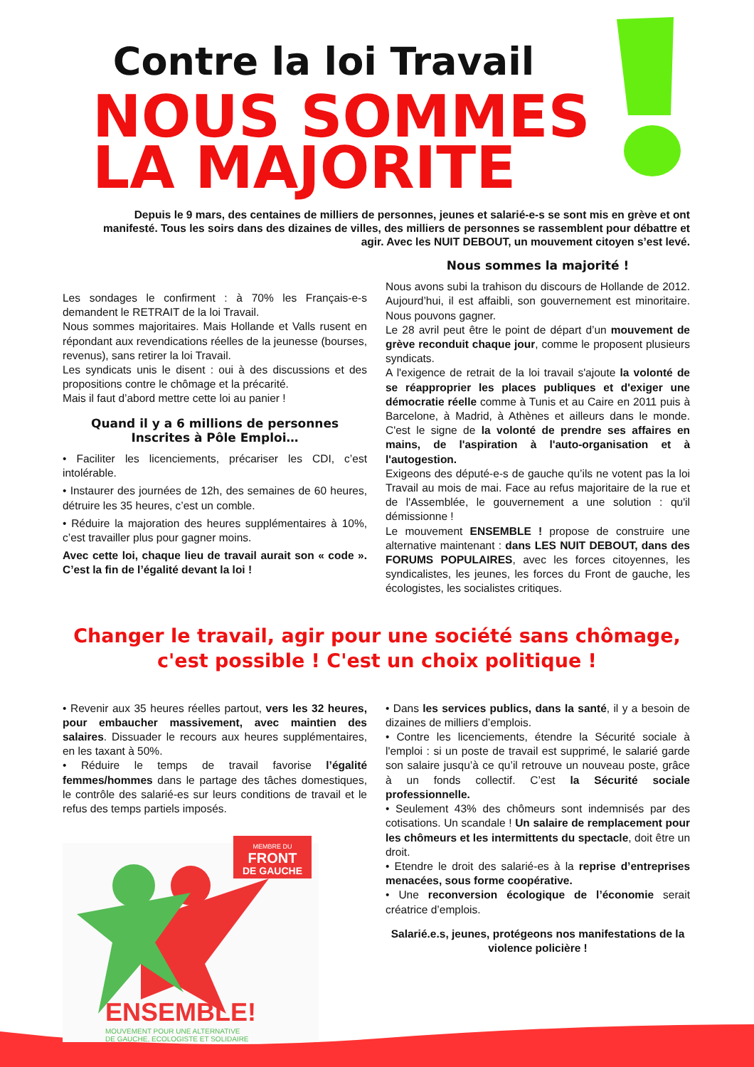Contre la loi Travail
NOUS SOMMES
LA MAJORITE
Depuis le 9 mars, des centaines de milliers de personnes, jeunes et salarié-e-s se sont mis en grève et ont manifesté. Tous les soirs dans des dizaines de villes, des milliers de personnes se rassemblent pour débattre et agir. Avec les NUIT DEBOUT, un mouvement citoyen s’est levé.
Les sondages le confirment : à 70% les Français-e-s demandent le RETRAIT de la loi Travail.
Nous sommes majoritaires. Mais Hollande et Valls rusent en répondant aux revendications réelles de la jeunesse (bourses, revenus), sans retirer la loi Travail.
Les syndicats unis le disent : oui à des discussions et des propositions contre le chômage et la précarité.
Mais il faut d’abord mettre cette loi au panier !
Quand il y a 6 millions de personnes Inscrites à Pôle Emploi…
• Faciliter les licenciements, précariser les CDI, c’est intolérable.
• Instaurer des journées de 12h, des semaines de 60 heures, détruire les 35 heures, c’est un comble.
• Réduire la majoration des heures supplémentaires à 10%, c’est travailler plus pour gagner moins.
Avec cette loi, chaque lieu de travail aurait son « code ». C’est la fin de l’égalité devant la loi !
Nous sommes la majorité !
Nous avons subi la trahison du discours de Hollande de 2012. Aujourd’hui, il est affaibli, son gouvernement est minoritaire. Nous pouvons gagner.
Le 28 avril peut être le point de départ d’un mouvement de grève reconduit chaque jour, comme le proposent plusieurs syndicats.
A l'exigence de retrait de la loi travail s'ajoute la volonté de se réapproprier les places publiques et d'exiger une démocratie réelle comme à Tunis et au Caire en 2011 puis à Barcelone, à Madrid, à Athènes et ailleurs dans le monde. C'est le signe de la volonté de prendre ses affaires en mains, de l'aspiration à l'auto-organisation et à l'autogestion.
Exigeons des député-e-s de gauche qu’ils ne votent pas la loi Travail au mois de mai. Face au refus majoritaire de la rue et de l'Assemblée, le gouvernement a une solution : qu'il démissionne !
Le mouvement ENSEMBLE ! propose de construire une alternative maintenant : dans LES NUIT DEBOUT, dans des FORUMS POPULAIRES, avec les forces citoyennes, les syndicalistes, les jeunes, les forces du Front de gauche, les écologistes, les socialistes critiques.
Changer le travail, agir pour une société sans chômage,
c'est possible ! C'est un choix politique !
• Revenir aux 35 heures réelles partout, vers les 32 heures, pour embaucher massivement, avec maintien des salaires. Dissuader le recours aux heures supplémentaires, en les taxant à 50%.
• Réduire le temps de travail favorise l’égalité femmes/hommes dans le partage des tâches domestiques, le contrôle des salarié-es sur leurs conditions de travail et le refus des temps partiels imposés.
MEMBRE DU
FRONT
DE GAUCHE
ENSEMBLE!
MOUVEMENT POUR UNE ALTERNATIVE
DE GAUCHE, ECOLOGISTE ET SOLIDAIRE
• Dans les services publics, dans la santé, il y a besoin de dizaines de milliers d’emplois.
• Contre les licenciements, étendre la Sécurité sociale à l'emploi : si un poste de travail est supprimé, le salarié garde son salaire jusqu’à ce qu’il retrouve un nouveau poste, grâce à un fonds collectif. C’est la Sécurité sociale professionnelle.
• Seulement 43% des chômeurs sont indemnisés par des cotisations. Un scandale ! Un salaire de remplacement pour les chômeurs et les intermittents du spectacle, doit être un droit.
• Etendre le droit des salarié-es à la reprise d’entreprises menacées, sous forme coopérative.
• Une reconversion écologique de l’économie serait créatrice d’emplois.
Salarié.e.s, jeunes, protégeons nos manifestations de la violence policière !